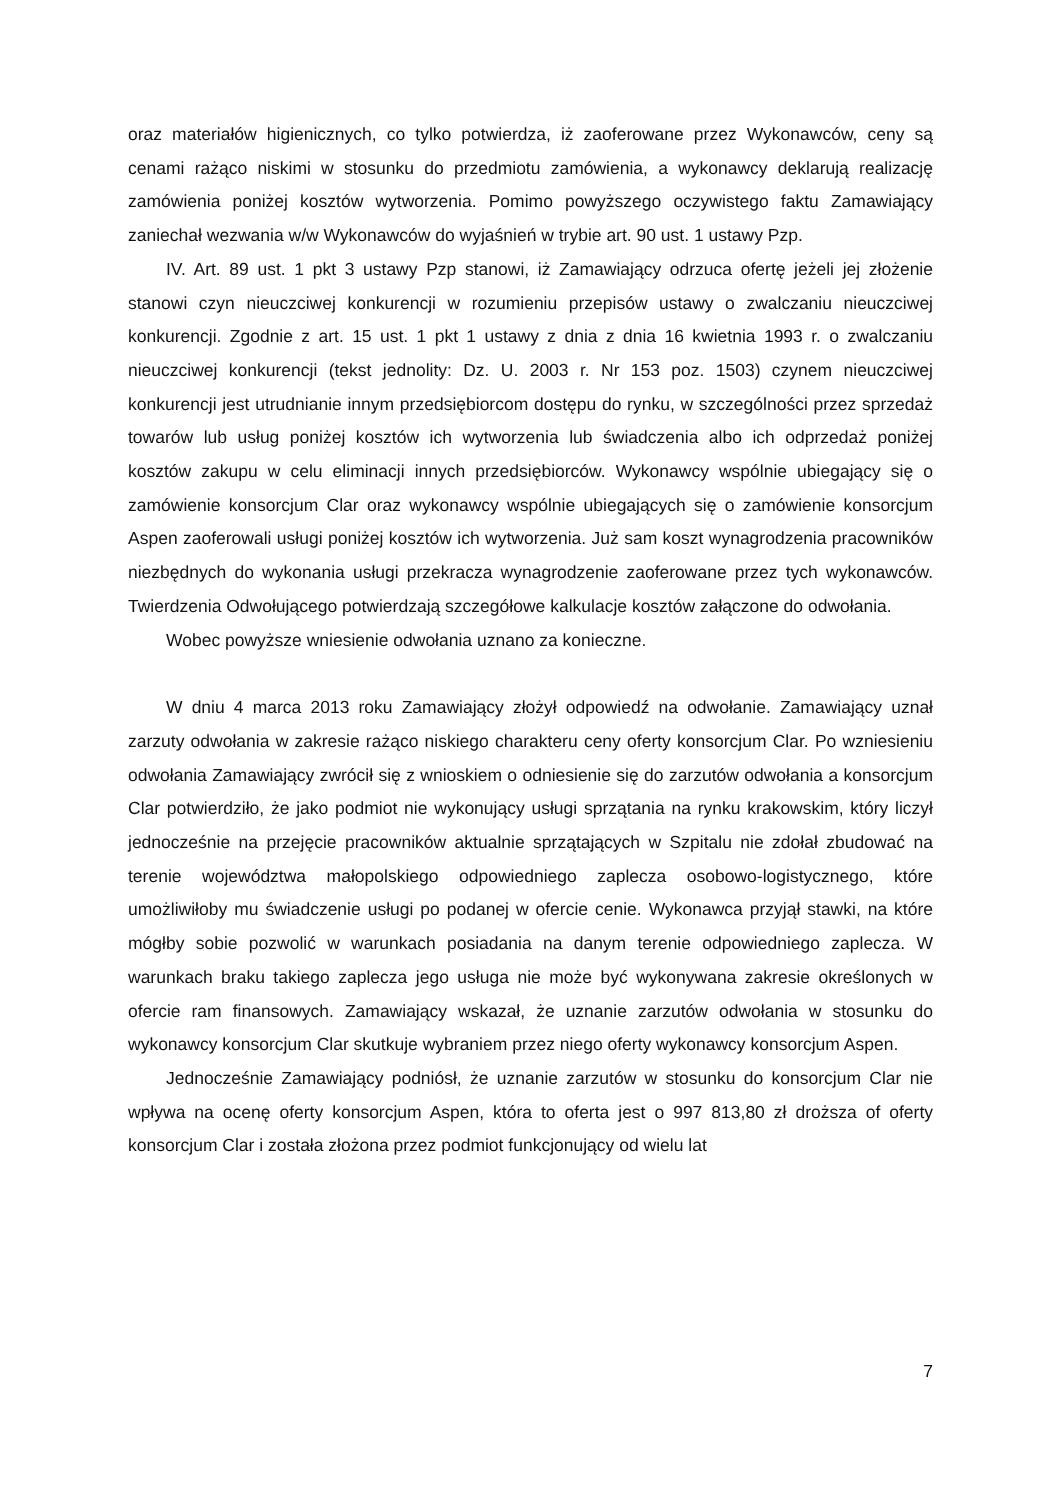oraz materiałów higienicznych, co tylko potwierdza, iż zaoferowane przez Wykonawców, ceny są cenami rażąco niskimi w stosunku do przedmiotu zamówienia, a wykonawcy deklarują realizację zamówienia poniżej kosztów wytworzenia. Pomimo powyższego oczywistego faktu Zamawiający zaniechał wezwania w/w Wykonawców do wyjaśnień w trybie art. 90 ust. 1 ustawy Pzp.
IV. Art. 89 ust. 1 pkt 3 ustawy Pzp stanowi, iż Zamawiający odrzuca ofertę jeżeli jej złożenie stanowi czyn nieuczciwej konkurencji w rozumieniu przepisów ustawy o zwalczaniu nieuczciwej konkurencji. Zgodnie z art. 15 ust. 1 pkt 1 ustawy z dnia z dnia 16 kwietnia 1993 r. o zwalczaniu nieuczciwej konkurencji (tekst jednolity: Dz. U. 2003 r. Nr 153 poz. 1503) czynem nieuczciwej konkurencji jest utrudnianie innym przedsiębiorcom dostępu do rynku, w szczególności przez sprzedaż towarów lub usług poniżej kosztów ich wytworzenia lub świadczenia albo ich odprzedaż poniżej kosztów zakupu w celu eliminacji innych przedsiębiorców. Wykonawcy wspólnie ubiegający się o zamówienie konsorcjum Clar oraz wykonawcy wspólnie ubiegających się o zamówienie konsorcjum Aspen zaoferowali usługi poniżej kosztów ich wytworzenia. Już sam koszt wynagrodzenia pracowników niezbędnych do wykonania usługi przekracza wynagrodzenie zaoferowane przez tych wykonawców. Twierdzenia Odwołującego potwierdzają szczegółowe kalkulacje kosztów załączone do odwołania.
Wobec powyższe wniesienie odwołania uznano za konieczne.
W dniu 4 marca 2013 roku Zamawiający złożył odpowiedź na odwołanie. Zamawiający uznał zarzuty odwołania w zakresie rażąco niskiego charakteru ceny oferty konsorcjum Clar. Po wzniesieniu odwołania Zamawiający zwrócił się z wnioskiem o odniesienie się do zarzutów odwołania a konsorcjum Clar potwierdziło, że jako podmiot nie wykonujący usługi sprzątania na rynku krakowskim, który liczył jednocześnie na przejęcie pracowników aktualnie sprzątających w Szpitalu nie zdołał zbudować na terenie województwa małopolskiego odpowiedniego zaplecza osobowo-logistycznego, które umożliwiłoby mu świadczenie usługi po podanej w ofercie cenie. Wykonawca przyjął stawki, na które mógłby sobie pozwolić w warunkach posiadania na danym terenie odpowiedniego zaplecza. W warunkach braku takiego zaplecza jego usługa nie może być wykonywana zakresie określonych w ofercie ram finansowych. Zamawiający wskazał, że uznanie zarzutów odwołania w stosunku do wykonawcy konsorcjum Clar skutkuje wybraniem przez niego oferty wykonawcy konsorcjum Aspen.
Jednocześnie Zamawiający podniósł, że uznanie zarzutów w stosunku do konsorcjum Clar nie wpływa na ocenę oferty konsorcjum Aspen, która to oferta jest o 997 813,80 zł droższa of oferty konsorcjum Clar i została złożona przez podmiot funkcjonujący od wielu lat
7